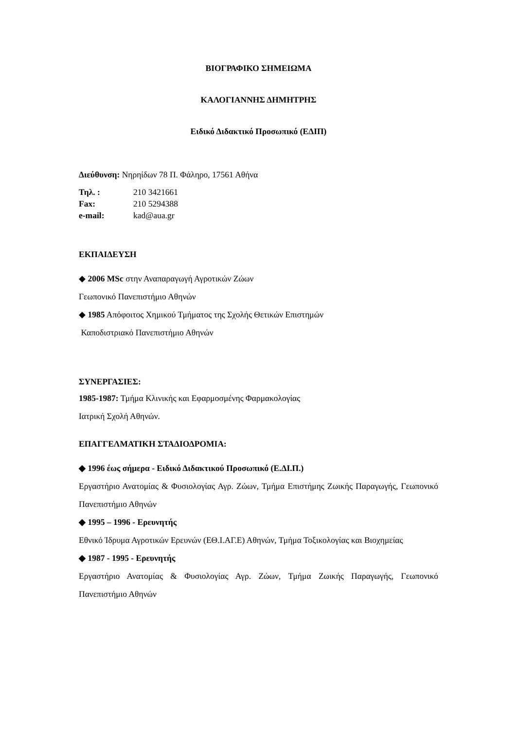ΒΙΟΓΡΑΦΙΚΟ ΣΗΜΕΙΩΜΑ
ΚΑΛΟΓΙΑΝΝΗΣ ΔΗΜΗΤΡΗΣ
Ειδικό Διδακτικό Προσωπικό (ΕΔΙΠ)
Διεύθυνση: Νηρηίδων 78 Π. Φάληρο, 17561 Αθήνα
Τηλ. : 210 3421661
Fax: 210 5294388
e-mail: kad@aua.gr
ΕΚΠΑΙΔΕΥΣΗ
◆ 2006 MSc στην Αναπαραγωγή Αγροτικών Ζώων
Γεωπονικό Πανεπιστήμιο Αθηνών
◆ 1985 Απόφοιτος Χημικού Τμήματος της Σχολής Θετικών Επιστημών
Καποδιστριακό Πανεπιστήμιο Αθηνών
ΣΥΝΕΡΓΑΣΙΕΣ:
1985-1987: Τμήμα Κλινικής και Εφαρμοσμένης Φαρμακολογίας
Ιατρική Σχολή Αθηνών.
ΕΠΑΓΓΕΛΜΑΤΙΚΗ ΣΤΑΔΙΟΔΡΟΜΙΑ:
◆ 1996 έως σήμερα - Ειδικό Διδακτικού Προσωπικό (Ε.ΔΙ.Π.)
Εργαστήριο Ανατομίας & Φυσιολογίας Αγρ. Ζώων, Τμήμα Επιστήμης Ζωικής Παραγωγής, Γεωπονικό Πανεπιστήμιο Αθηνών
◆ 1995 – 1996 - Ερευνητής
Εθνικό Ίδρυμα Αγροτικών Ερευνών (ΕΘ.Ι.ΑΓ.Ε) Αθηνών, Τμήμα Τοξικολογίας και Βιοχημείας
◆ 1987 - 1995 - Ερευνητής
Εργαστήριο Ανατομίας & Φυσιολογίας Αγρ. Ζώων, Τμήμα Ζωικής Παραγωγής, Γεωπονικό Πανεπιστήμιο Αθηνών